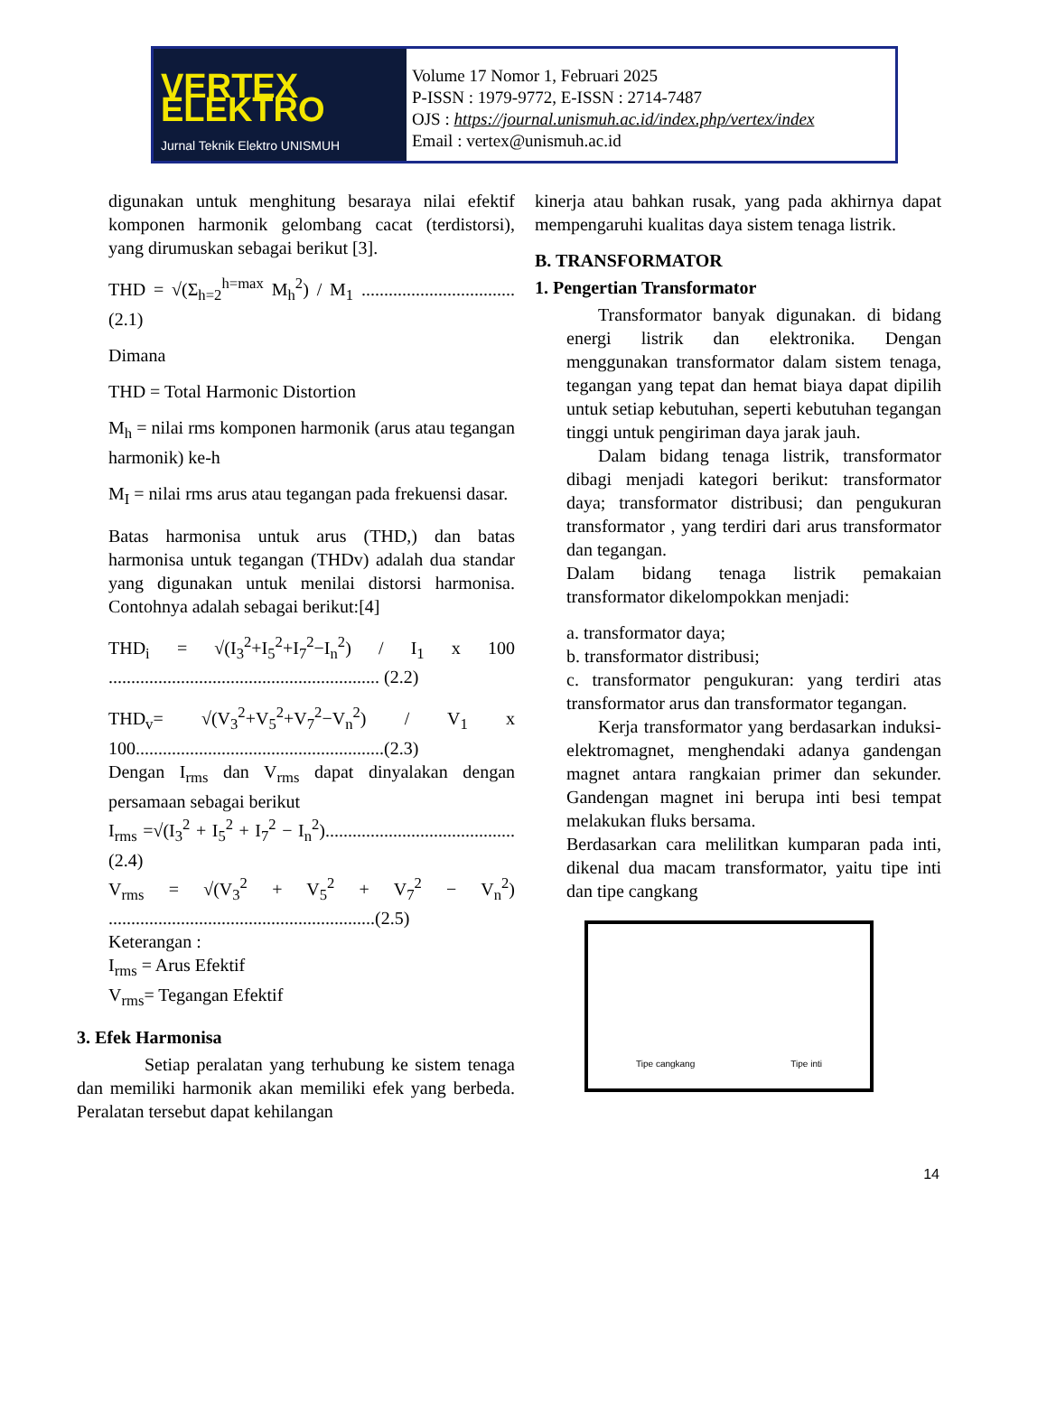VERTEX ELEKTRO
Jurnal Teknik Elektro UNISMUH
Volume 17 Nomor 1, Februari 2025
P-ISSN : 1979-9772, E-ISSN : 2714-7487
OJS : https://journal.unismuh.ac.id/index.php/vertex/index
Email : vertex@unismuh.ac.id
digunakan untuk menghitung besaraya nilai efektif komponen harmonik gelombang cacat (terdistorsi), yang dirumuskan sebagai berikut [3].
THD = √(Σ<sub>h=2</sub><sup>h=max</sup> M<sub>h</sub><sup>2</sup>) / M<sub>1</sub> ..................................(2.1)
Dimana
THD = Total Harmonic Distortion
M<sub>h</sub> = nilai rms komponen harmonik (arus atau tegangan harmonik) ke-h
M<sub>I</sub> = nilai rms arus atau tegangan pada frekuensi dasar.
Batas harmonisa untuk arus (THD,) dan batas harmonisa untuk tegangan (THDv) adalah dua standar yang digunakan untuk menilai distorsi harmonisa. Contohnya adalah sebagai berikut:[4]
THD<sub>i</sub> = √(I<sub>3</sub><sup>2</sup>+I<sub>5</sub><sup>2</sup>+I<sub>7</sub><sup>2</sup>−I<sub>n</sub><sup>2</sup>) / I<sub>1</sub> x 100 ............................................................ (2.2)
THD<sub>v</sub>= √(V<sub>3</sub><sup>2</sup>+V<sub>5</sub><sup>2</sup>+V<sub>7</sub><sup>2</sup>−V<sub>n</sub><sup>2</sup>) / V<sub>1</sub> x 100.......................................................(2.3)
Dengan I<sub>rms</sub> dan V<sub>rms</sub> dapat dinyalakan dengan persamaan sebagai berikut
I<sub>rms</sub> =√(I<sub>3</sub><sup>2</sup> + I<sub>5</sub><sup>2</sup> + I<sub>7</sub><sup>2</sup> − I<sub>n</sub><sup>2</sup>)..........................................(2.4)
V<sub>rms</sub> = √(V<sub>3</sub><sup>2</sup> + V<sub>5</sub><sup>2</sup> + V<sub>7</sub><sup>2</sup> − V<sub>n</sub><sup>2</sup>) ...........................................................(2.5)
Keterangan :
I<sub>rms</sub> = Arus Efektif
V<sub>rms</sub>= Tegangan Efektif
3. Efek Harmonisa
Setiap peralatan yang terhubung ke sistem tenaga dan memiliki harmonik akan memiliki efek yang berbeda. Peralatan tersebut dapat kehilangan
kinerja atau bahkan rusak, yang pada akhirnya dapat mempengaruhi kualitas daya sistem tenaga listrik.
B. TRANSFORMATOR
1. Pengertian Transformator
Transformator banyak digunakan. di bidang energi listrik dan elektronika. Dengan menggunakan transformator dalam sistem tenaga, tegangan yang tepat dan hemat biaya dapat dipilih untuk setiap kebutuhan, seperti kebutuhan tegangan tinggi untuk pengiriman daya jarak jauh.
Dalam bidang tenaga listrik, transformator dibagi menjadi kategori berikut: transformator daya; transformator distribusi; dan pengukuran transformator , yang terdiri dari arus transformator dan tegangan.
Dalam bidang tenaga listrik pemakaian transformator dikelompokkan menjadi:
a. transformator daya;
b. transformator distribusi;
c. transformator pengukuran: yang terdiri atas transformator arus dan transformator tegangan.
Kerja transformator yang berdasarkan induksi-elektromagnet, menghendaki adanya gandengan magnet antara rangkaian primer dan sekunder. Gandengan magnet ini berupa inti besi tempat melakukan fluks bersama.
Berdasarkan cara melilitkan kumparan pada inti, dikenal dua macam transformator, yaitu tipe inti dan tipe cangkang
Tipe cangkang Tipe inti
14